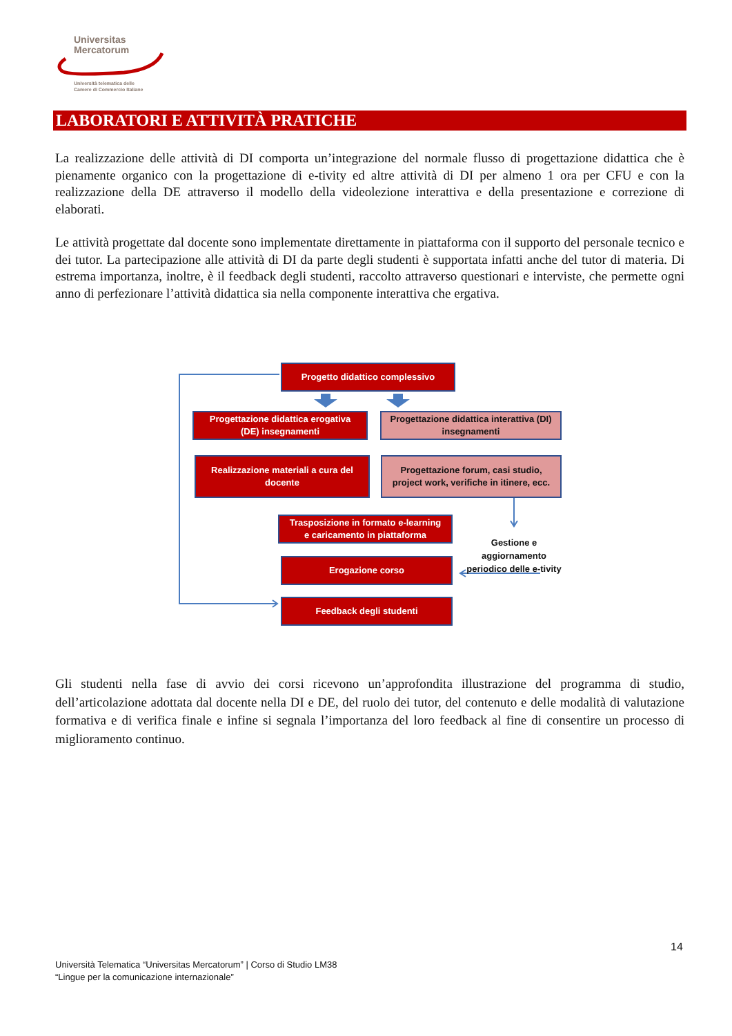Universitas
Mercatorum
Università telematica delle
Camere di Commercio Italiane
LABORATORI E ATTIVITÀ PRATICHE
La realizzazione delle attività di DI comporta un’integrazione del normale flusso di progettazione didattica che è pienamente organico con la progettazione di e-tivity ed altre attività di DI per almeno 1 ora per CFU e con la realizzazione della DE attraverso il modello della videolezione interattiva e della presentazione e correzione di elaborati.
Le attività progettate dal docente sono implementate direttamente in piattaforma con il supporto del personale tecnico e dei tutor. La partecipazione alle attività di DI da parte degli studenti è supportata infatti anche del tutor di materia. Di estrema importanza, inoltre, è il feedback degli studenti, raccolto attraverso questionari e interviste, che permette ogni anno di perfezionare l’attività didattica sia nella componente interattiva che ergativa.
Progetto didattico complessivo
Progettazione didattica erogativa
(DE) insegnamenti
Progettazione didattica interattiva (DI)
insegnamenti
Realizzazione materiali a cura del
docente
Progettazione forum, casi studio,
project work, verifiche in itinere, ecc.
Trasposizione in formato e-learning
e caricamento in piattaforma
Erogazione corso
Feedback degli studenti
Gestione e aggiornamento periodico delle e-tivity
Gli studenti nella fase di avvio dei corsi ricevono un’approfondita illustrazione del programma di studio, dell’articolazione adottata dal docente nella DI e DE, del ruolo dei tutor, del contenuto e delle modalità di valutazione formativa e di verifica finale e infine si segnala l’importanza del loro feedback al fine di consentire un processo di miglioramento continuo.
14
Università Telematica “Universitas Mercatorum” | Corso di Studio LM38
“Lingue per la comunicazione internazionale”